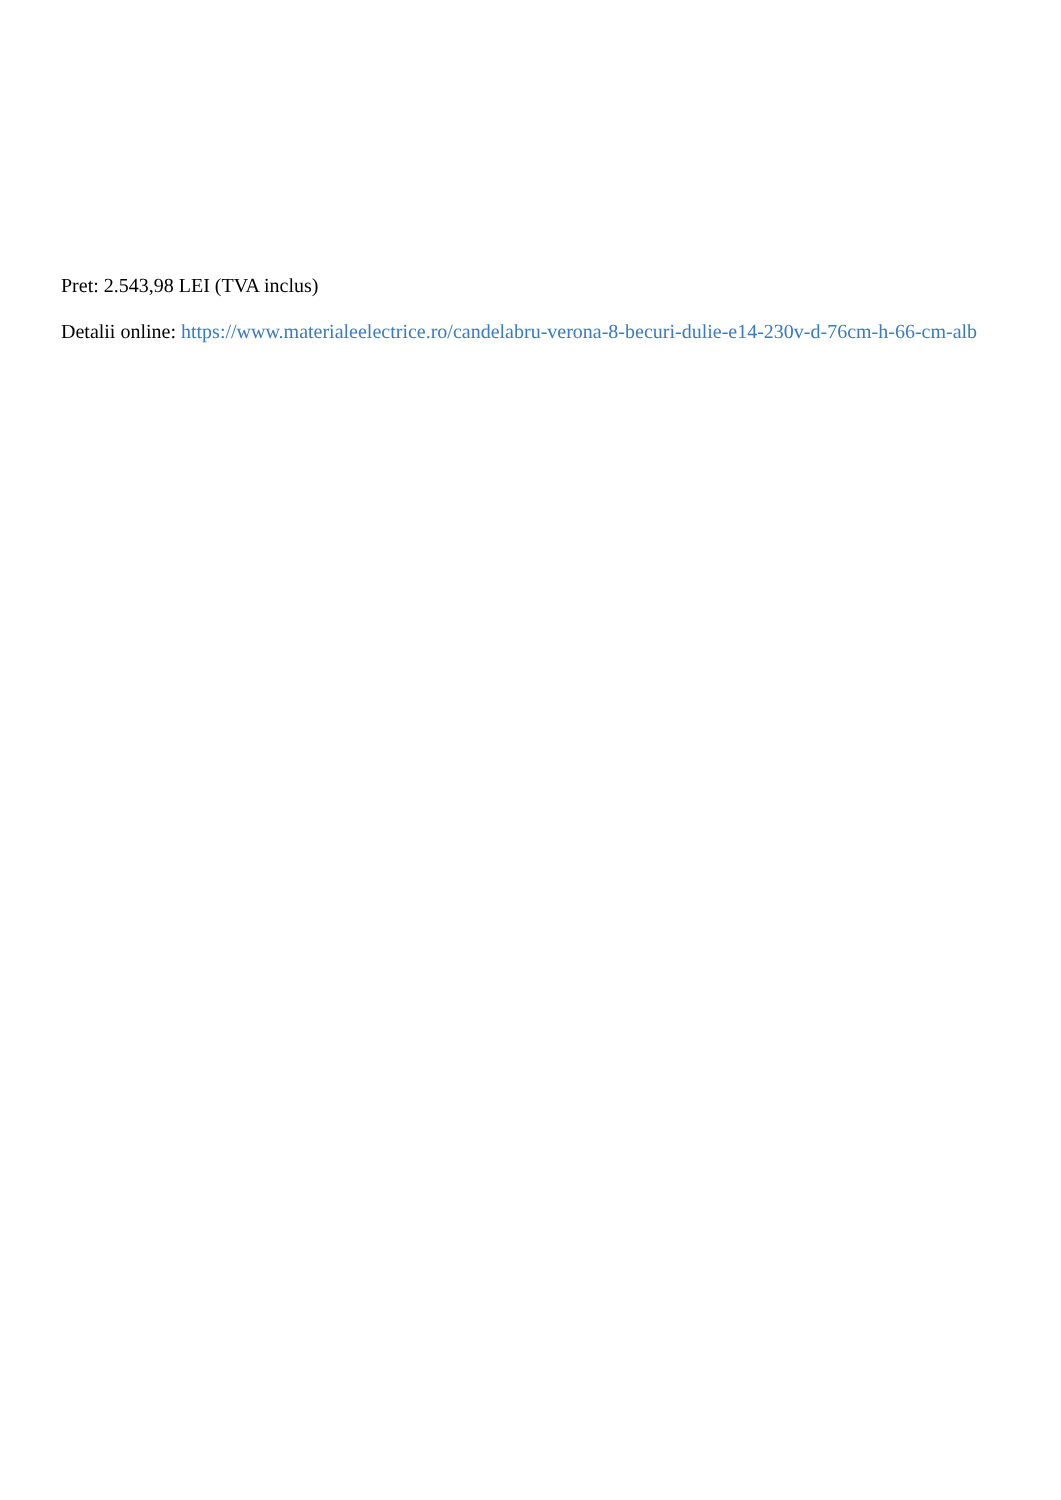Pret: 2.543,98 LEI (TVA inclus)
Detalii online: https://www.materialeelectrice.ro/candelabru-verona-8-becuri-dulie-e14-230v-d-76cm-h-66-cm-alb